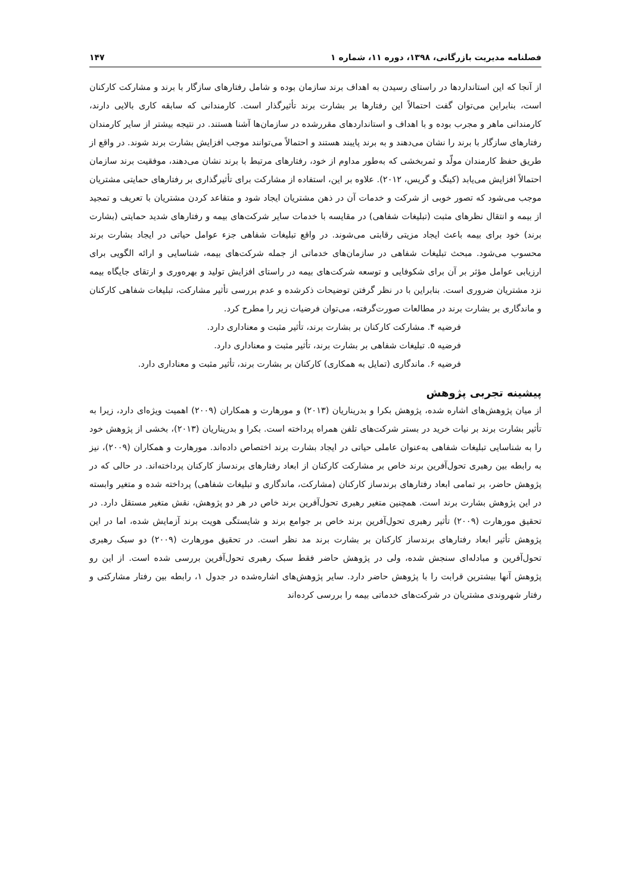فصلنامه مدیریت بازرگانی، ۱۳۹۸، دوره ۱۱، شماره ۱ ۱۴۷
از آنجا که این استانداردها در راستای رسیدن به اهداف برند سازمان بوده و شامل رفتارهای سازگار با برند و مشارکت کارکنان است، بنابراین می‌توان گفت احتمالاً این رفتارها بر بشارت برند تأثیرگذار است. کارمندانی که سابقه کاری بالایی دارند، کارمندانی ماهر و مجرب بوده و با اهداف و استانداردهای مقررشده در سازمان‌ها آشنا هستند. در نتیجه بیشتر از سایر کارمندان رفتارهای سازگار با برند را نشان می‌دهند و به برند پایبند هستند و احتمالاً می‌توانند موجب افزایش بشارت برند شوند. در واقع از طریق حفظ کارمندان مولّد و ثمربخشی که به‌طور مداوم از خود، رفتارهای مرتبط با برند نشان می‌دهند، موفقیت برند سازمان احتمالاً افزایش می‌یابد (کینگ و گریس، ۲۰۱۲). علاوه بر این، استفاده از مشارکت برای تأثیرگذاری بر رفتارهای حمایتی مشتریان موجب می‌شود که تصور خوبی از شرکت و خدمات آن در ذهن مشتریان ایجاد شود و متقاعد کردن مشتریان با تعریف و تمجید از بیمه و انتقال نظرهای مثبت (تبلیغات شفاهی) در مقایسه با خدمات سایر شرکت‌های بیمه و رفتارهای شدید حمایتی (بشارت برند) خود برای بیمه باعث ایجاد مزیتی رقابتی می‌شوند. در واقع تبلیغات شفاهی جزء عوامل حیاتی در ایجاد بشارت برند محسوب می‌شود. مبحث تبلیغات شفاهی در سازمان‌های خدماتی از جمله شرکت‌های بیمه، شناسایی و ارائه الگویی برای ارزیابی عوامل مؤثر بر آن برای شکوفایی و توسعه شرکت‌های بیمه در راستای افزایش تولید و بهره‌وری و ارتقای جایگاه بیمه نزد مشتریان ضروری است. بنابراین با در نظر گرفتن توضیحات ذکرشده و عدم بررسی تأثیر مشارکت، تبلیغات شفاهی کارکنان و ماندگاری بر بشارت برند در مطالعات صورت‌گرفته، می‌توان فرضیات زیر را مطرح کرد.
فرضیه ۴. مشارکت کارکنان بر بشارت برند، تأثیر مثبت و معناداری دارد.
فرضیه ۵. تبلیغات شفاهی بر بشارت برند، تأثیر مثبت و معناداری دارد.
فرضیه ۶. ماندگاری (تمایل به همکاری) کارکنان بر بشارت برند، تأثیر مثبت و معناداری دارد.
پیشینه تجربی پژوهش
از میان پژوهش‌های اشاره شده، پژوهش بکرا و بدریناریان (۲۰۱۳) و مورهارت و همکاران (۲۰۰۹) اهمیت ویژه‌ای دارد، زیرا به تأثیر بشارت برند بر نیات خرید در بستر شرکت‌های تلفن همراه پرداخته است. بکرا و بدریناریان (۲۰۱۳)، بخشی از پژوهش خود را به شناسایی تبلیغات شفاهی به‌عنوان عاملی حیاتی در ایجاد بشارت برند اختصاص داده‌اند. مورهارت و همکاران (۲۰۰۹)، نیز به رابطه بین رهبری تحول‌آفرین برند خاص بر مشارکت کارکنان از ابعاد رفتارهای برندساز کارکنان پرداخته‌اند. در حالی که در پژوهش حاضر، بر تمامی ابعاد رفتارهای برندساز کارکنان (مشارکت، ماندگاری و تبلیغات شفاهی) پرداخته شده و متغیر وابسته در این پژوهش بشارت برند است. همچنین متغیر رهبری تحول‌آفرین برند خاص در هر دو پژوهش، نقش متغیر مستقل دارد. در تحقیق مورهارت (۲۰۰۹) تأثیر رهبری تحول‌آفرین برند خاص بر جوامع برند و شایستگی هویت برند آزمایش شده، اما در این پژوهش تأثیر ابعاد رفتارهای برندساز کارکنان بر بشارت برند مد نظر است. در تحقیق مورهارت (۲۰۰۹) دو سبک رهبری تحول‌آفرین و مبادله‌ای سنجش شده، ولی در پژوهش حاضر فقط سبک رهبری تحول‌آفرین بررسی شده است. از این رو پژوهش آنها بیشترین قرابت را با پژوهش حاضر دارد. سایر پژوهش‌های اشاره‌شده در جدول ۱، رابطه بین رفتار مشارکتی و رفتار شهروندی مشتریان در شرکت‌های خدماتی بیمه را بررسی کرده‌اند